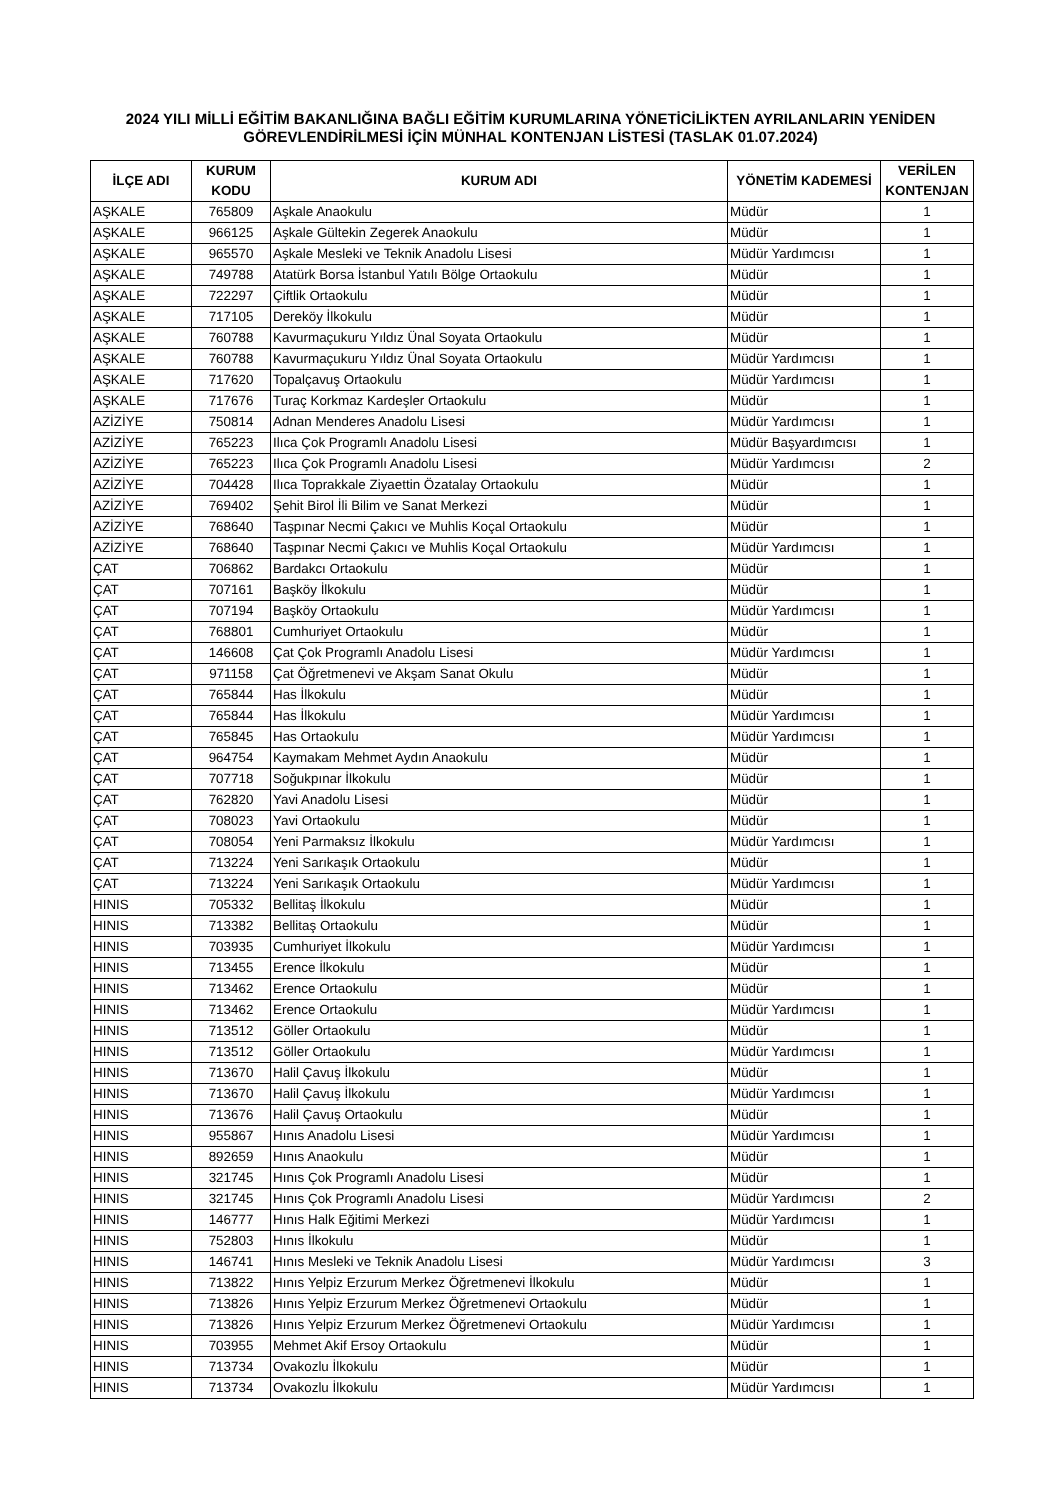2024 YILI MİLLİ EĞİTİM BAKANLIĞINA BAĞLI EĞİTİM KURUMLARINA YÖNETİCİLİKTEN AYRILANLARIN YENİDEN
GÖREVLENDİRİLMESİ İÇİN MÜNHAL KONTENJAN LİSTESİ (TASLAK 01.07.2024)
| İLÇE ADI | KURUM KODU | KURUM ADI | YÖNETİM KADEMESİ | VERİLEN KONTENJAN |
| --- | --- | --- | --- | --- |
| AŞKALE | 765809 | Aşkale Anaokulu | Müdür | 1 |
| AŞKALE | 966125 | Aşkale Gültekin Zegerek Anaokulu | Müdür | 1 |
| AŞKALE | 965570 | Aşkale Mesleki ve Teknik Anadolu Lisesi | Müdür Yardımcısı | 1 |
| AŞKALE | 749788 | Atatürk Borsa İstanbul Yatılı Bölge Ortaokulu | Müdür | 1 |
| AŞKALE | 722297 | Çiftlik Ortaokulu | Müdür | 1 |
| AŞKALE | 717105 | Dereköy İlkokulu | Müdür | 1 |
| AŞKALE | 760788 | Kavurmaçukuru Yıldız Ünal Soyata Ortaokulu | Müdür | 1 |
| AŞKALE | 760788 | Kavurmaçukuru Yıldız Ünal Soyata Ortaokulu | Müdür Yardımcısı | 1 |
| AŞKALE | 717620 | Topalçavuş Ortaokulu | Müdür Yardımcısı | 1 |
| AŞKALE | 717676 | Turaç Korkmaz Kardeşler Ortaokulu | Müdür | 1 |
| AZİZİYE | 750814 | Adnan Menderes Anadolu Lisesi | Müdür Yardımcısı | 1 |
| AZİZİYE | 765223 | Ilıca Çok Programlı Anadolu Lisesi | Müdür Başyardımcısı | 1 |
| AZİZİYE | 765223 | Ilıca Çok Programlı Anadolu Lisesi | Müdür Yardımcısı | 2 |
| AZİZİYE | 704428 | Ilıca Toprakkale Ziyaettin Özatalay Ortaokulu | Müdür | 1 |
| AZİZİYE | 769402 | Şehit Birol İli Bilim ve Sanat Merkezi | Müdür | 1 |
| AZİZİYE | 768640 | Taşpınar Necmi Çakıcı ve Muhlis Koçal Ortaokulu | Müdür | 1 |
| AZİZİYE | 768640 | Taşpınar Necmi Çakıcı ve Muhlis Koçal Ortaokulu | Müdür Yardımcısı | 1 |
| ÇAT | 706862 | Bardakcı Ortaokulu | Müdür | 1 |
| ÇAT | 707161 | Başköy İlkokulu | Müdür | 1 |
| ÇAT | 707194 | Başköy Ortaokulu | Müdür Yardımcısı | 1 |
| ÇAT | 768801 | Cumhuriyet Ortaokulu | Müdür | 1 |
| ÇAT | 146608 | Çat Çok Programlı Anadolu Lisesi | Müdür Yardımcısı | 1 |
| ÇAT | 971158 | Çat Öğretmenevi ve Akşam Sanat Okulu | Müdür | 1 |
| ÇAT | 765844 | Has İlkokulu | Müdür | 1 |
| ÇAT | 765844 | Has İlkokulu | Müdür Yardımcısı | 1 |
| ÇAT | 765845 | Has Ortaokulu | Müdür Yardımcısı | 1 |
| ÇAT | 964754 | Kaymakam Mehmet Aydın Anaokulu | Müdür | 1 |
| ÇAT | 707718 | Soğukpınar İlkokulu | Müdür | 1 |
| ÇAT | 762820 | Yavi Anadolu Lisesi | Müdür | 1 |
| ÇAT | 708023 | Yavi Ortaokulu | Müdür | 1 |
| ÇAT | 708054 | Yeni Parmaksız İlkokulu | Müdür Yardımcısı | 1 |
| ÇAT | 713224 | Yeni Sarıkaşık Ortaokulu | Müdür | 1 |
| ÇAT | 713224 | Yeni Sarıkaşık Ortaokulu | Müdür Yardımcısı | 1 |
| HINIS | 705332 | Bellitaş İlkokulu | Müdür | 1 |
| HINIS | 713382 | Bellitaş Ortaokulu | Müdür | 1 |
| HINIS | 703935 | Cumhuriyet İlkokulu | Müdür Yardımcısı | 1 |
| HINIS | 713455 | Erence İlkokulu | Müdür | 1 |
| HINIS | 713462 | Erence Ortaokulu | Müdür | 1 |
| HINIS | 713462 | Erence Ortaokulu | Müdür Yardımcısı | 1 |
| HINIS | 713512 | Göller Ortaokulu | Müdür | 1 |
| HINIS | 713512 | Göller Ortaokulu | Müdür Yardımcısı | 1 |
| HINIS | 713670 | Halil Çavuş İlkokulu | Müdür | 1 |
| HINIS | 713670 | Halil Çavuş İlkokulu | Müdür Yardımcısı | 1 |
| HINIS | 713676 | Halil Çavuş Ortaokulu | Müdür | 1 |
| HINIS | 955867 | Hınıs Anadolu Lisesi | Müdür Yardımcısı | 1 |
| HINIS | 892659 | Hınıs Anaokulu | Müdür | 1 |
| HINIS | 321745 | Hınıs Çok Programlı Anadolu Lisesi | Müdür | 1 |
| HINIS | 321745 | Hınıs Çok Programlı Anadolu Lisesi | Müdür Yardımcısı | 2 |
| HINIS | 146777 | Hınıs Halk Eğitimi Merkezi | Müdür Yardımcısı | 1 |
| HINIS | 752803 | Hınıs İlkokulu | Müdür | 1 |
| HINIS | 146741 | Hınıs Mesleki ve Teknik Anadolu Lisesi | Müdür Yardımcısı | 3 |
| HINIS | 713822 | Hınıs Yelpiz Erzurum Merkez Öğretmenevi İlkokulu | Müdür | 1 |
| HINIS | 713826 | Hınıs Yelpiz Erzurum Merkez Öğretmenevi Ortaokulu | Müdür | 1 |
| HINIS | 713826 | Hınıs Yelpiz Erzurum Merkez Öğretmenevi Ortaokulu | Müdür Yardımcısı | 1 |
| HINIS | 703955 | Mehmet Akif Ersoy Ortaokulu | Müdür | 1 |
| HINIS | 713734 | Ovakozlu İlkokulu | Müdür | 1 |
| HINIS | 713734 | Ovakozlu İlkokulu | Müdür Yardımcısı | 1 |